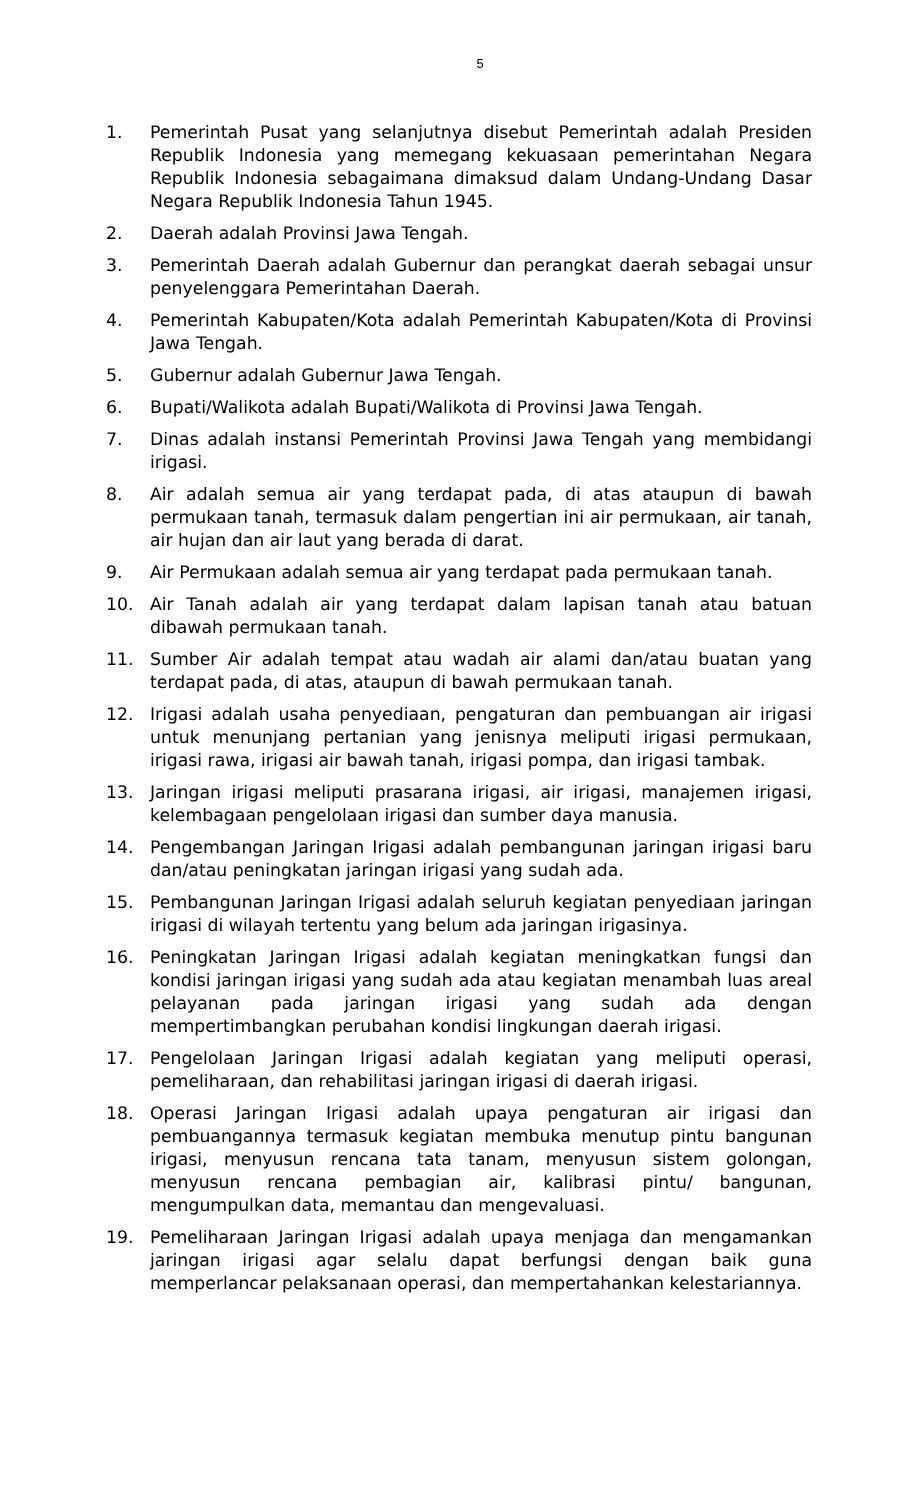5
1. Pemerintah Pusat yang selanjutnya disebut Pemerintah adalah Presiden Republik Indonesia yang memegang kekuasaan pemerintahan Negara Republik Indonesia sebagaimana dimaksud dalam Undang-Undang Dasar Negara Republik Indonesia Tahun 1945.
2. Daerah adalah Provinsi Jawa Tengah.
3. Pemerintah Daerah adalah Gubernur dan perangkat daerah sebagai unsur penyelenggara Pemerintahan Daerah.
4. Pemerintah Kabupaten/Kota adalah Pemerintah Kabupaten/Kota di Provinsi Jawa Tengah.
5. Gubernur adalah Gubernur Jawa Tengah.
6. Bupati/Walikota adalah Bupati/Walikota di Provinsi Jawa Tengah.
7. Dinas adalah instansi Pemerintah Provinsi Jawa Tengah yang membidangi irigasi.
8. Air adalah semua air yang terdapat pada, di atas ataupun di bawah permukaan tanah, termasuk dalam pengertian ini air permukaan, air tanah, air hujan dan air laut yang berada di darat.
9. Air Permukaan adalah semua air yang terdapat pada permukaan tanah.
10. Air Tanah adalah air yang terdapat dalam lapisan tanah atau batuan dibawah permukaan tanah.
11. Sumber Air adalah tempat atau wadah air alami dan/atau buatan yang terdapat pada, di atas, ataupun di bawah permukaan tanah.
12. Irigasi adalah usaha penyediaan, pengaturan dan pembuangan air irigasi untuk menunjang pertanian yang jenisnya meliputi irigasi permukaan, irigasi rawa, irigasi air bawah tanah, irigasi pompa, dan irigasi tambak.
13. Jaringan irigasi meliputi prasarana irigasi, air irigasi, manajemen irigasi, kelembagaan pengelolaan irigasi dan sumber daya manusia.
14. Pengembangan Jaringan Irigasi adalah pembangunan jaringan irigasi baru dan/atau peningkatan jaringan irigasi yang sudah ada.
15. Pembangunan Jaringan Irigasi adalah seluruh kegiatan penyediaan jaringan irigasi di wilayah tertentu yang belum ada jaringan irigasinya.
16. Peningkatan Jaringan Irigasi adalah kegiatan meningkatkan fungsi dan kondisi jaringan irigasi yang sudah ada atau kegiatan menambah luas areal pelayanan pada jaringan irigasi yang sudah ada dengan mempertimbangkan perubahan kondisi lingkungan daerah irigasi.
17. Pengelolaan Jaringan Irigasi adalah kegiatan yang meliputi operasi, pemeliharaan, dan rehabilitasi jaringan irigasi di daerah irigasi.
18. Operasi Jaringan Irigasi adalah upaya pengaturan air irigasi dan pembuangannya termasuk kegiatan membuka menutup pintu bangunan irigasi, menyusun rencana tata tanam, menyusun sistem golongan, menyusun rencana pembagian air, kalibrasi pintu/ bangunan, mengumpulkan data, memantau dan mengevaluasi.
19. Pemeliharaan Jaringan Irigasi adalah upaya menjaga dan mengamankan jaringan irigasi agar selalu dapat berfungsi dengan baik guna memperlancar pelaksanaan operasi, dan mempertahankan kelestariannya.